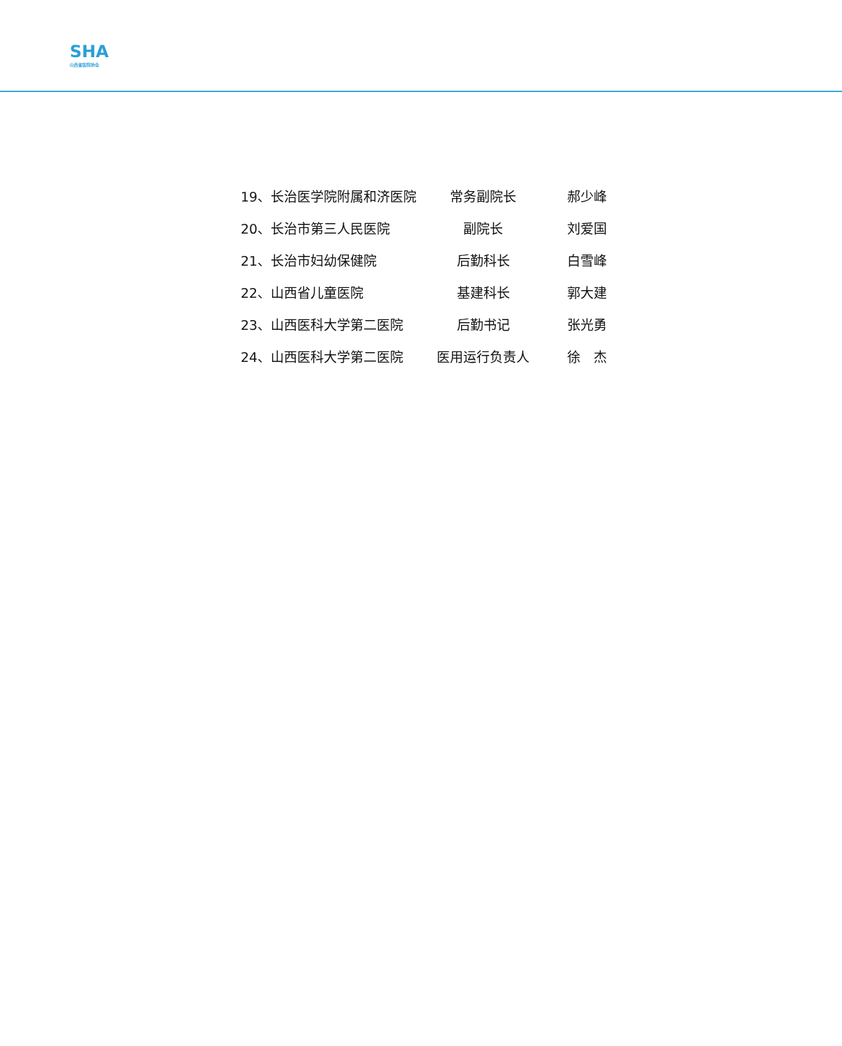SHA
山西省医院协会
| 19、长治医学院附属和济医院 | 常务副院长 | 郝少峰 |
| 20、长治市第三人民医院 | 副院长 | 刘爱国 |
| 21、长治市妇幼保健院 | 后勤科长 | 白雪峰 |
| 22、山西省儿童医院 | 基建科长 | 郭大建 |
| 23、山西医科大学第二医院 | 后勤书记 | 张光勇 |
| 24、山西医科大学第二医院 | 医用运行负责人 | 徐 杰 |